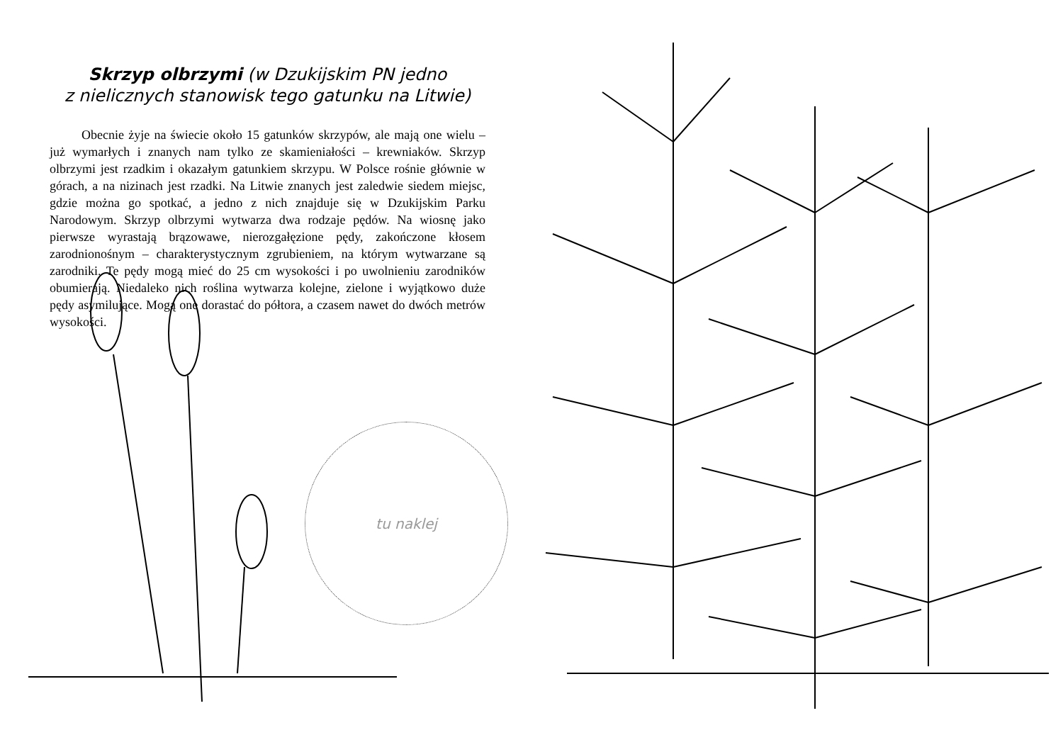Skrzyp olbrzymi (w Dzukijskim PN jedno
z nielicznych stanowisk tego gatunku na Litwie)
Obecnie żyje na świecie około 15 gatunków skrzypów, ale mają one wielu – już wymarłych i znanych nam tylko ze skamieniałości – krewniaków. Skrzyp olbrzymi jest rzadkim i okazałym gatunkiem skrzypu. W Polsce rośnie głównie w górach, a na nizinach jest rzadki. Na Litwie znanych jest zaledwie siedem miejsc, gdzie można go spotkać, a jedno z nich znajduje się w Dzukijskim Parku Narodowym. Skrzyp olbrzymi wytwarza dwa rodzaje pędów. Na wiosnę jako pierwsze wyrastają brązowawe, nierozgałęzione pędy, zakończone kłosem zarodnionośnym – charakterystycznym zgrubieniem, na którym wytwarzane są zarodniki. Te pędy mogą mieć do 25 cm wysokości i po uwolnieniu zarodników obumierają. Niedaleko nich roślina wytwarza kolejne, zielone i wyjątkowo duże pędy asymilujące. Mogą one dorastać do półtora, a czasem nawet do dwóch metrów wysokości.
tu naklej